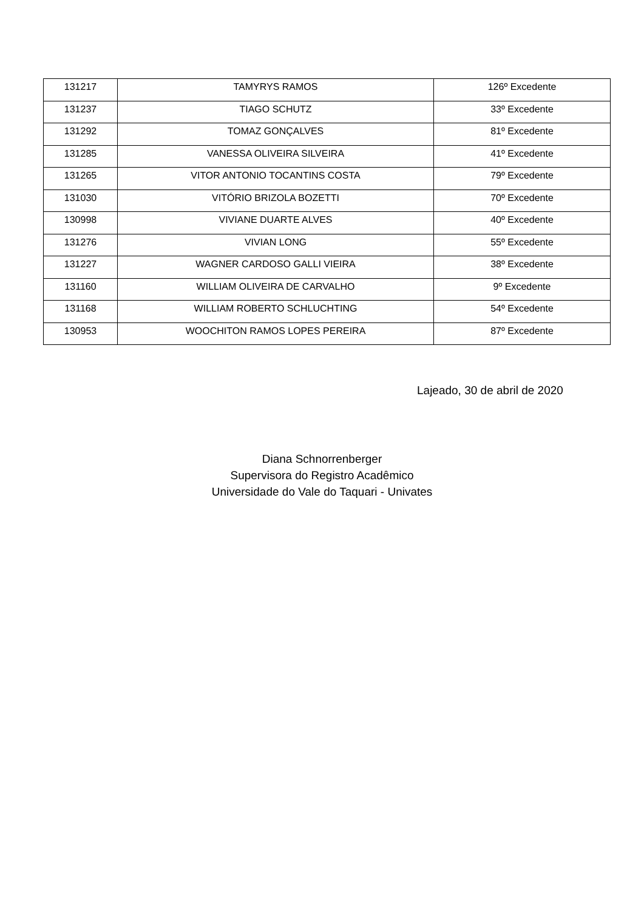| 131217 | TAMYRYS RAMOS | 126º Excedente |
| 131237 | TIAGO SCHUTZ | 33º Excedente |
| 131292 | TOMAZ GONÇALVES | 81º Excedente |
| 131285 | VANESSA OLIVEIRA SILVEIRA | 41º Excedente |
| 131265 | VITOR ANTONIO TOCANTINS COSTA | 79º Excedente |
| 131030 | VITÓRIO BRIZOLA BOZETTI | 70º Excedente |
| 130998 | VIVIANE DUARTE ALVES | 40º Excedente |
| 131276 | VIVIAN LONG | 55º Excedente |
| 131227 | WAGNER CARDOSO GALLI VIEIRA | 38º Excedente |
| 131160 | WILLIAM OLIVEIRA DE CARVALHO | 9º Excedente |
| 131168 | WILLIAM ROBERTO SCHLUCHTING | 54º Excedente |
| 130953 | WOOCHITON RAMOS LOPES PEREIRA | 87º Excedente |
Lajeado, 30 de abril de 2020
Diana Schnorrenberger
Supervisora do Registro Acadêmico
Universidade do Vale do Taquari - Univates